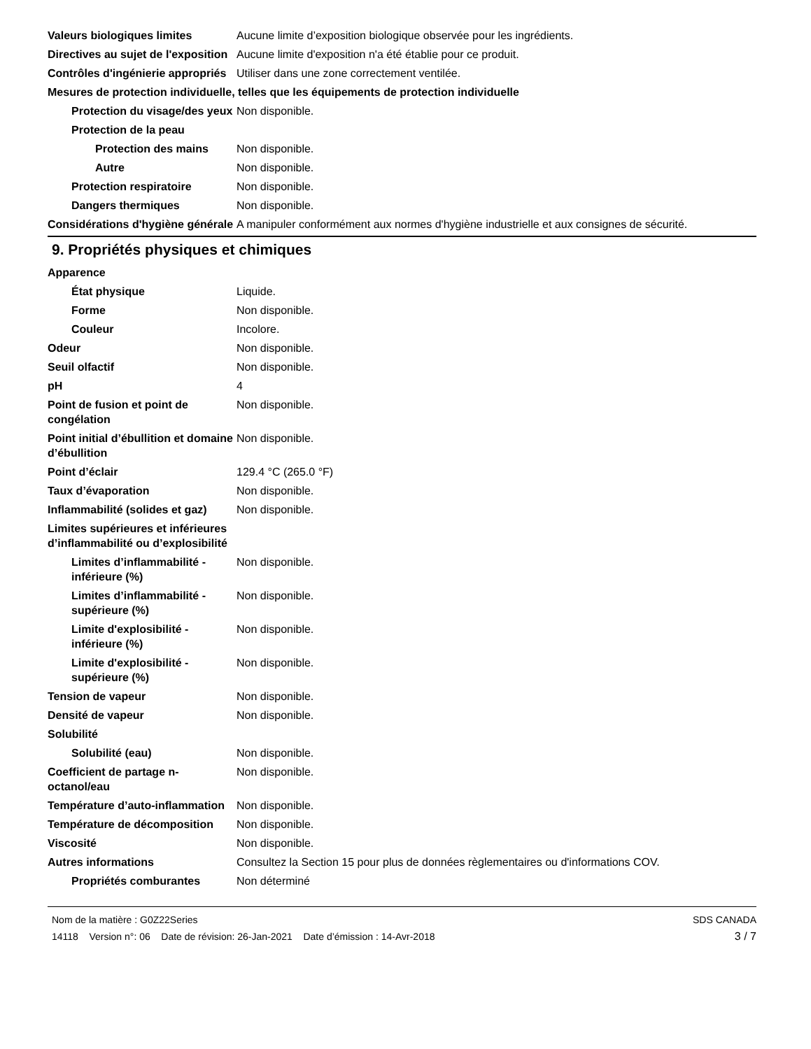Valeurs biologiques limites Aucune limite d’exposition biologique observée pour les ingrédients.
Directives au sujet de l'exposition
Aucune limite d'exposition n'a été établie pour ce produit.
Contrôles d'ingénierie appropriés
Utiliser dans une zone correctement ventilée.
Mesures de protection individuelle, telles que les équipements de protection individuelle
Protection du visage/des yeux
Non disponible.
Protection de la peau
Protection des mains Non disponible.
Autre Non disponible.
Protection respiratoire Non disponible.
Dangers thermiques Non disponible.
Considérations d'hygiène générale
A manipuler conformément aux normes d'hygiène industrielle et aux consignes de sécurité.
9. Propriétés physiques et chimiques
Apparence
État physique Liquide.
Forme Non disponible.
Couleur Incolore.
Odeur Non disponible.
Seuil olfactif Non disponible.
pH 4
Point de fusion et point de congélation
Non disponible.
Point initial d’ébullition et domaine
d’ébullition
Non disponible.
Point d’éclair 129.4 °C (265.0 °F)
Taux d’évaporation Non disponible.
Inflammabilité (solides et gaz)
Non disponible.
Limites supérieures et inférieures
d’inflammabilité ou d’explosibilité
Limites d’inflammabilité - inférieure (%)
Non disponible.
Limites d’inflammabilité - supérieure (%)
Non disponible.
Limite d'explosibilité - inférieure (%)
Non disponible.
Limite d'explosibilité - supérieure (%)
Non disponible.
Tension de vapeur Non disponible.
Densité de vapeur Non disponible.
Solubilité
Solubilité (eau) Non disponible.
Coefficient de partage n-octanol/eau
Non disponible.
Température d’auto-inflammation
Non disponible.
Température de décomposition Non disponible.
Viscosité Non disponible.
Autres informations Consultez la Section 15 pour plus de données règlementaires ou d'informations COV.
Propriétés comburantes Non déterminé
Nom de la matière : G0Z22Series
14118 Version n°: 06 Date de révision: 26-Jan-2021 Date d’émission : 14-Avr-2018
SDS CANADA
3 / 7